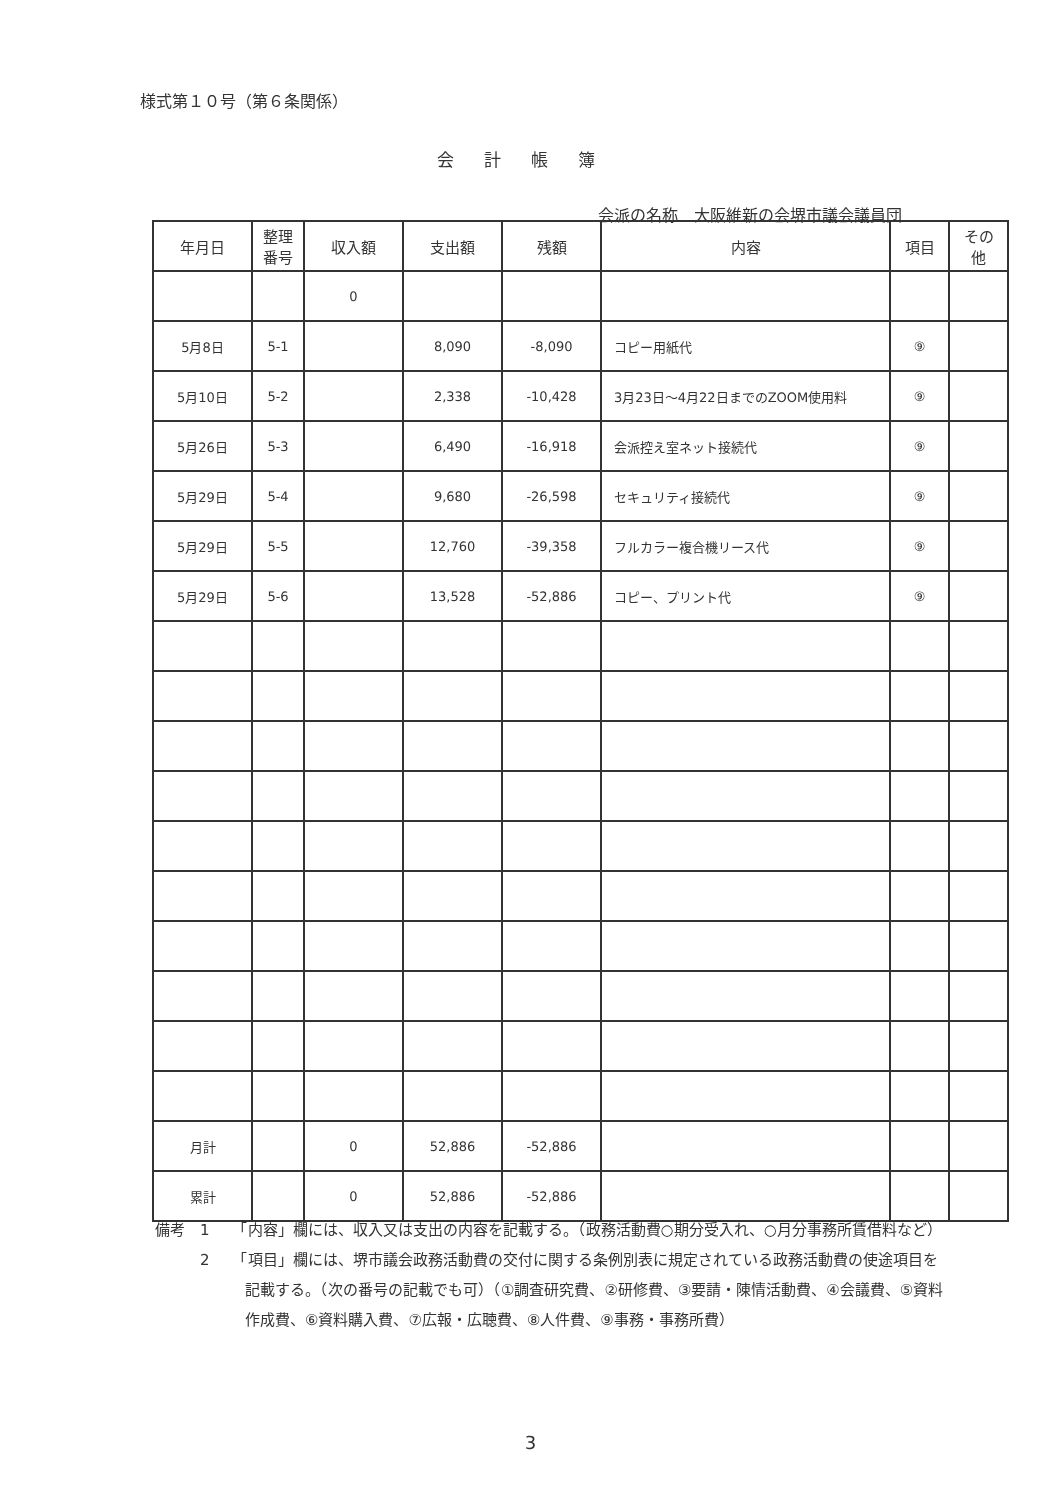様式第１０号（第６条関係）
会計帳簿
会派の名称　大阪維新の会堺市議会議員団
| 年月日 | 整理 番号 | 収入額 | 支出額 | 残額 | 内容 | 項目 | その 他 |
| --- | --- | --- | --- | --- | --- | --- | --- |
| | | 0 | | | | | |
| 5月8日 | 5-1 | | 8,090 | -8,090 | コピー用紙代 | ⑨ | |
| 5月10日 | 5-2 | | 2,338 | -10,428 | 3月23日～4月22日までのZOOM使用料 | ⑨ | |
| 5月26日 | 5-3 | | 6,490 | -16,918 | 会派控え室ネット接続代 | ⑨ | |
| 5月29日 | 5-4 | | 9,680 | -26,598 | セキュリティ接続代 | ⑨ | |
| 5月29日 | 5-5 | | 12,760 | -39,358 | フルカラー複合機リース代 | ⑨ | |
| 5月29日 | 5-6 | | 13,528 | -52,886 | コピー、プリント代 | ⑨ | |
| 月計 | | 0 | 52,886 | -52,886 | | | |
| 累計 | | 0 | 52,886 | -52,886 | | | |
備考　1　　「内容」欄には、収入又は支出の内容を記載する。（政務活動費○期分受入れ、○月分事務所賃借料など）
　　　2　　「項目」欄には、堺市議会政務活動費の交付に関する条例別表に規定されている政務活動費の使途項目を記載する。（次の番号の記載でも可）（①調査研究費、②研修費、③要請・陳情活動費、④会議費、⑤資料作成費、⑥資料購入費、⑦広報・広聴費、⑧人件費、⑨事務・事務所費）
3